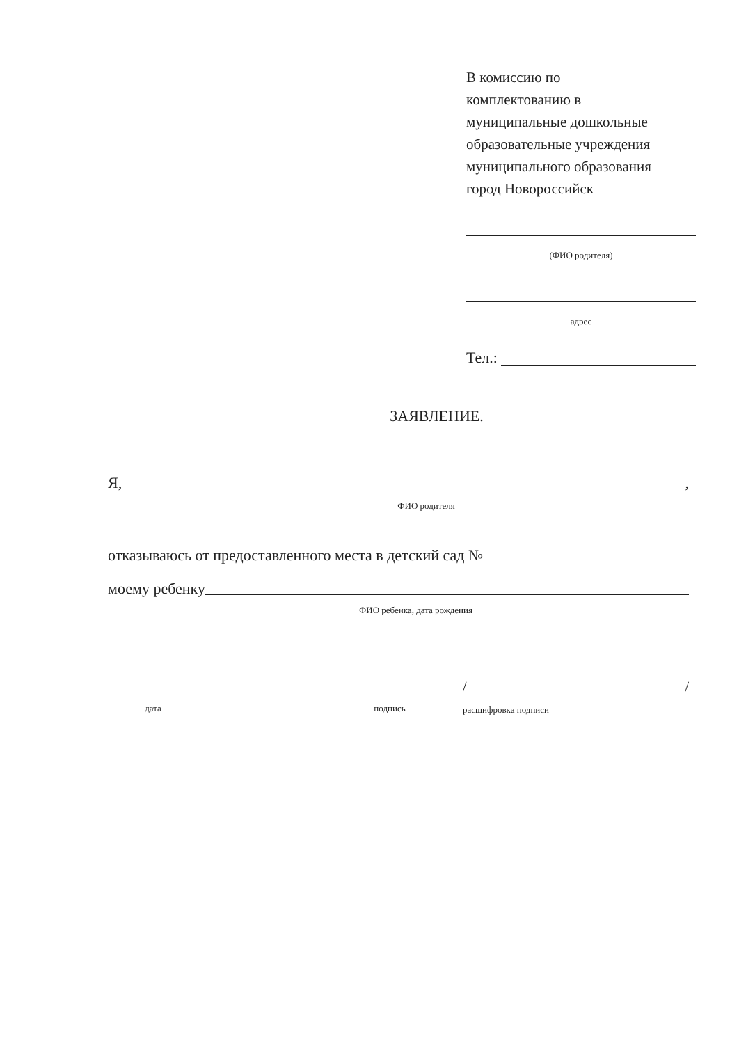В комиссию по
комплектованию в
муниципальные дошкольные
образовательные учреждения
муниципального образования
город Новороссийск
(ФИО родителя)
адрес
Тел.:
ЗАЯВЛЕНИЕ.
Я, ,
ФИО родителя
отказываюсь от предоставленного места в детский сад №
моему ребенку
ФИО ребенка, дата рождения
дата подпись
/ /
расшифровка подписи